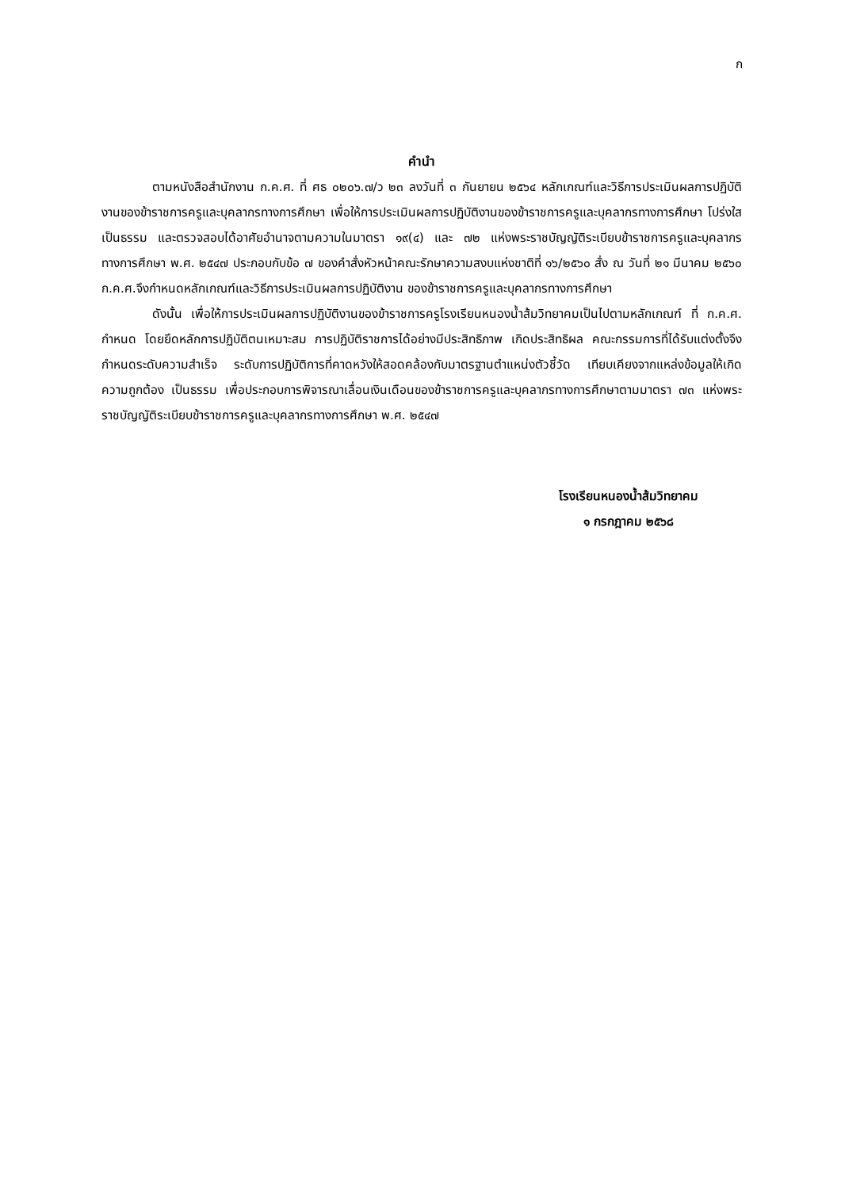ก
คำนำ
ตามหนังสือสำนักงาน ก.ค.ศ. ที่ ศธ ๐๒๐๖.๗/ว ๒๓ ลงวันที่ ๓ กันยายน ๒๕๖๔ หลักเกณฑ์และวิธีการประเมินผลการปฏิบัติงานของข้าราชการครูและบุคลากรทางการศึกษา เพื่อให้การประเมินผลการปฏิบัติงานของข้าราชการครูและบุคลากรทางการศึกษา โปร่งใส เป็นธรรม และตรวจสอบได้อาศัยอำนาจตามความในมาตรา ๑๙(๔) และ ๗๒ แห่งพระราชบัญญัติระเบียบข้าราชการครูและบุคลากรทางการศึกษา พ.ศ. ๒๕๔๗ ประกอบกับข้อ ๗ ของคำสั่งหัวหน้าคณะรักษาความสงบแห่งชาติที่ ๑๖/๒๕๖๐ สั่ง ณ วันที่ ๒๑ มีนาคม ๒๕๖๐ ก.ค.ศ.จึงกำหนดหลักเกณฑ์และวิธีการประเมินผลการปฏิบัติงาน ของข้าราชการครูและบุคลากรทางการศึกษา
ดังนั้น เพื่อให้การประเมินผลการปฏิบัติงานของข้าราชการครูโรงเรียนหนองน้ำส้มวิทยาคมเป็นไปตามหลักเกณฑ์ ที่ ก.ค.ศ. กำหนด โดยยึดหลักการปฏิบัติตนเหมาะสม การปฏิบัติราชการได้อย่างมีประสิทธิภาพ เกิดประสิทธิผล คณะกรรมการที่ได้รับแต่งตั้งจึงกำหนดระดับความสำเร็จ ระดับการปฏิบัติการที่คาดหวังให้สอดคล้องกับมาตรฐานตำแหน่งตัวชี้วัด เทียบเคียงจากแหล่งข้อมูลให้เกิดความถูกต้อง เป็นธรรม เพื่อประกอบการพิจารณาเลื่อนเงินเดือนของข้าราชการครูและบุคลากรทางการศึกษาตามมาตรา ๗๓ แห่งพระราชบัญญัติระเบียบข้าราชการครูและบุคลากรทางการศึกษา พ.ศ. ๒๕๔๗
โรงเรียนหนองน้ำส้มวิทยาคม
๑ กรกฎาคม ๒๕๖๘